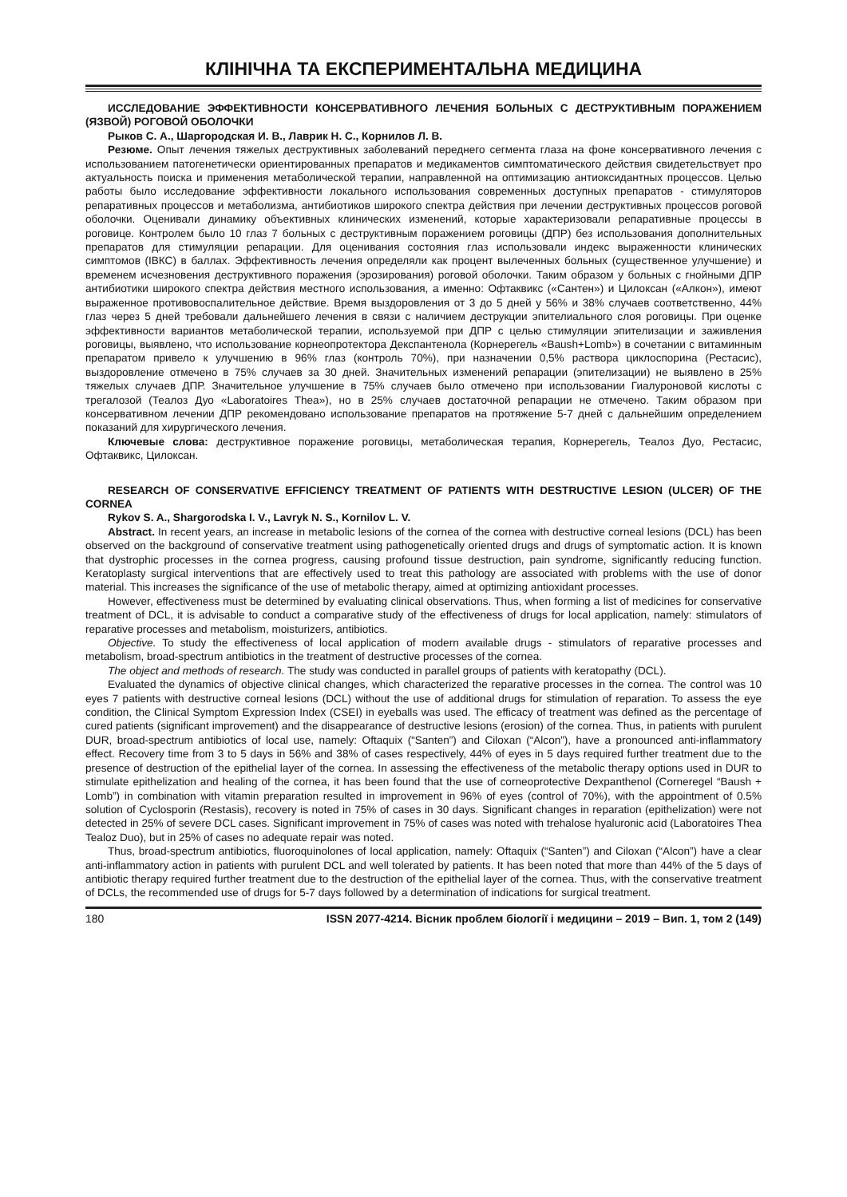КЛІНІЧНА ТА ЕКСПЕРИМЕНТАЛЬНА МЕДИЦИНА
ИССЛЕДОВАНИЕ ЭФФЕКТИВНОСТИ КОНСЕРВАТИВНОГО ЛЕЧЕНИЯ БОЛЬНЫХ С ДЕСТРУКТИВНЫМ ПОРАЖЕНИЕМ (ЯЗВОЙ) РОГОВОЙ ОБОЛОЧКИ
Рыков С. А., Шаргородская И. В., Лаврик Н. С., Корнилов Л. В.
Резюме. Опыт лечения тяжелых деструктивных заболеваний переднего сегмента глаза на фоне консервативного лечения с использованием патогенетически ориентированных препаратов и медикаментов симптоматического действия свидетельствует про актуальность поиска и применения метаболической терапии, направленной на оптимизацию антиоксидантных процессов. Целью работы было исследование эффективности локального использования современных доступных препаратов - стимуляторов репаративных процессов и метаболизма, антибиотиков широкого спектра действия при лечении деструктивных процессов роговой оболочки. Оценивали динамику объективных клинических изменений, которые характеризовали репаративные процессы в роговице. Контролем было 10 глаз 7 больных с деструктивным поражением роговицы (ДПР) без использования дополнительных препаратов для стимуляции репарации. Для оценивания состояния глаз использовали индекс выраженности клинических симптомов (ІВКС) в баллах. Эффективность лечения определяли как процент вылеченных больных (существенное улучшение) и временем исчезновения деструктивного поражения (эрозирования) роговой оболочки. Таким образом у больных с гнойными ДПР антибиотики широкого спектра действия местного использования, а именно: Офтаквикс («Сантен») и Цилоксан («Алкон»), имеют выраженное противовоспалительное действие. Время выздоровления от 3 до 5 дней у 56% и 38% случаев соответственно, 44% глаз через 5 дней требовали дальнейшего лечения в связи с наличием деструкции эпителиального слоя роговицы. При оценке эффективности вариантов метаболической терапии, используемой при ДПР с целью стимуляции эпителизации и заживления роговицы, выявлено, что использование корнеопротектора Декспантенола (Корнерегель «Baush+Lomb») в сочетании с витаминным препаратом привело к улучшению в 96% глаз (контроль 70%), при назначении 0,5% раствора циклоспорина (Рестасис), выздоровление отмечено в 75% случаев за 30 дней. Значительных изменений репарации (эпителизации) не выявлено в 25% тяжелых случаев ДПР. Значительное улучшение в 75% случаев было отмечено при использовании Гиалуроновой кислоты с трегалозой (Теалоз Дуо «Laboratoires Thea»), но в 25% случаев достаточной репарации не отмечено. Таким образом при консервативном лечении ДПР рекомендовано использование препаратов на протяжение 5-7 дней с дальнейшим определением показаний для хирургического лечения.
Ключевые слова: деструктивное поражение роговицы, метаболическая терапия, Корнерегель, Теалоз Дуо, Рестасис, Офтаквикс, Цилоксан.
RESEARCH OF CONSERVATIVE EFFICIENCY TREATMENT OF PATIENTS WITH DESTRUCTIVE LESION (ULCER) OF THE CORNEA
Rykov S. A., Shargorodska I. V., Lavryk N. S., Kornilov L. V.
Abstract. In recent years, an increase in metabolic lesions of the cornea of the cornea with destructive corneal lesions (DCL) has been observed on the background of conservative treatment using pathogenetically oriented drugs and drugs of symptomatic action. It is known that dystrophic processes in the cornea progress, causing profound tissue destruction, pain syndrome, significantly reducing function. Keratoplasty surgical interventions that are effectively used to treat this pathology are associated with problems with the use of donor material. This increases the significance of the use of metabolic therapy, aimed at optimizing antioxidant processes.
However, effectiveness must be determined by evaluating clinical observations. Thus, when forming a list of medicines for conservative treatment of DCL, it is advisable to conduct a comparative study of the effectiveness of drugs for local application, namely: stimulators of reparative processes and metabolism, moisturizers, antibiotics.
Objective. To study the effectiveness of local application of modern available drugs - stimulators of reparative processes and metabolism, broad-spectrum antibiotics in the treatment of destructive processes of the cornea.
The object and methods of research. The study was conducted in parallel groups of patients with keratopathy (DCL).
Evaluated the dynamics of objective clinical changes, which characterized the reparative processes in the cornea. The control was 10 eyes 7 patients with destructive corneal lesions (DCL) without the use of additional drugs for stimulation of reparation. To assess the eye condition, the Clinical Symptom Expression Index (CSEI) in eyeballs was used. The efficacy of treatment was defined as the percentage of cured patients (significant improvement) and the disappearance of destructive lesions (erosion) of the cornea. Thus, in patients with purulent DUR, broad-spectrum antibiotics of local use, namely: Oftaquix (“Santen”) and Ciloxan (“Alcon”), have a pronounced anti-inflammatory effect. Recovery time from 3 to 5 days in 56% and 38% of cases respectively, 44% of eyes in 5 days required further treatment due to the presence of destruction of the epithelial layer of the cornea. In assessing the effectiveness of the metabolic therapy options used in DUR to stimulate epithelization and healing of the cornea, it has been found that the use of corneoprotective Dexpanthenol (Corneregel “Baush + Lomb”) in combination with vitamin preparation resulted in improvement in 96% of eyes (control of 70%), with the appointment of 0.5% solution of Cyclosporin (Restasis), recovery is noted in 75% of cases in 30 days. Significant changes in reparation (epithelization) were not detected in 25% of severe DCL cases. Significant improvement in 75% of cases was noted with trehalose hyaluronic acid (Laboratoires Thea Tealoz Duo), but in 25% of cases no adequate repair was noted.
Thus, broad-spectrum antibiotics, fluoroquinolones of local application, namely: Oftaquix (“Santen”) and Ciloxan (“Alcon”) have a clear anti-inflammatory action in patients with purulent DCL and well tolerated by patients. It has been noted that more than 44% of the 5 days of antibiotic therapy required further treatment due to the destruction of the epithelial layer of the cornea. Thus, with the conservative treatment of DCLs, the recommended use of drugs for 5-7 days followed by a determination of indications for surgical treatment.
180 ISSN 2077-4214. Вісник проблем біології і медицини – 2019 – Вип. 1, том 2 (149)